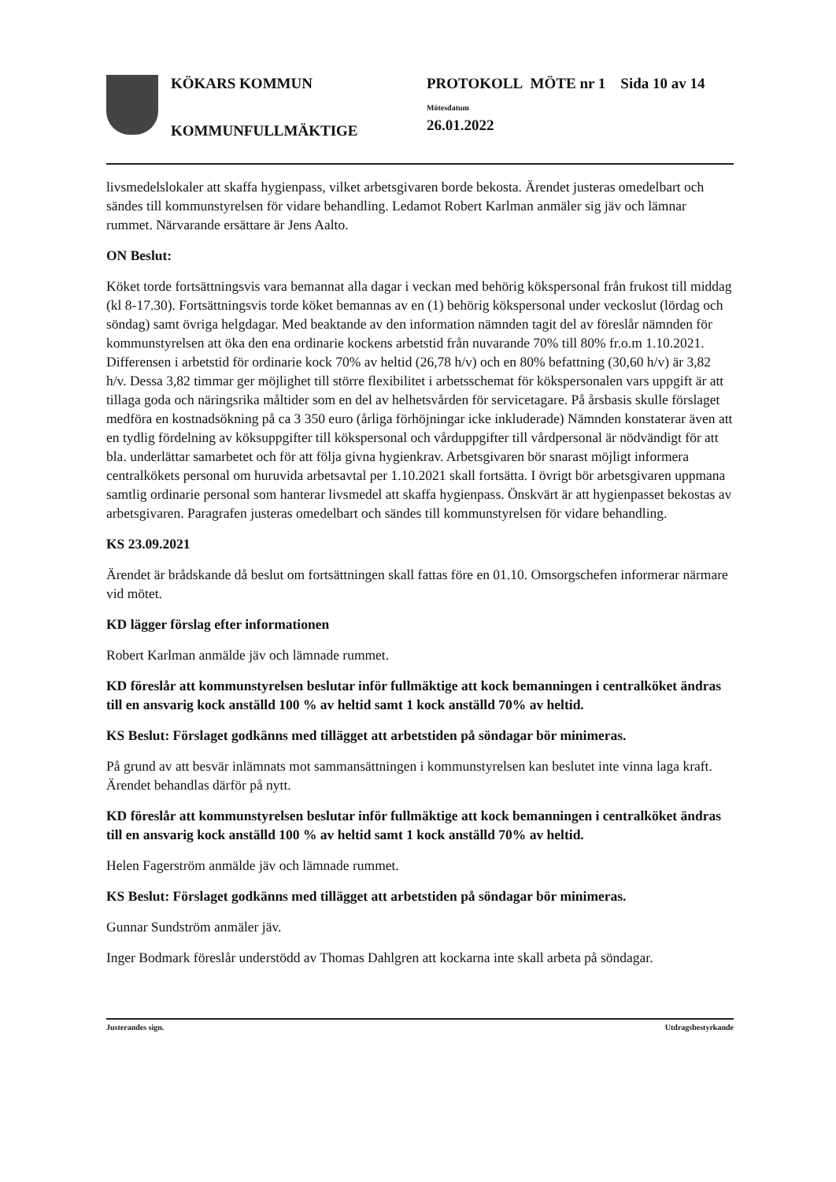KÖKARS KOMMUN
KOMMUNFULLMÄKTIGE
PROTOKOLL MÖTE nr 1 Sida 10 av 14
Mötesdatum
26.01.2022
livsmedelslokaler att skaffa hygienpass, vilket arbetsgivaren borde bekosta. Ärendet justeras omedelbart och sändes till kommunstyrelsen för vidare behandling. Ledamot Robert Karlman anmäler sig jäv och lämnar rummet. Närvarande ersättare är Jens Aalto.
ON Beslut:
Köket torde fortsättningsvis vara bemannat alla dagar i veckan med behörig kökspersonal från frukost till middag (kl 8-17.30). Fortsättningsvis torde köket bemannas av en (1) behörig kökspersonal under veckoslut (lördag och söndag) samt övriga helgdagar. Med beaktande av den information nämnden tagit del av föreslår nämnden för kommunstyrelsen att öka den ena ordinarie kockens arbetstid från nuvarande 70% till 80% fr.o.m 1.10.2021. Differensen i arbetstid för ordinarie kock 70% av heltid (26,78 h/v) och en 80% befattning (30,60 h/v) är 3,82 h/v. Dessa 3,82 timmar ger möjlighet till större flexibilitet i arbetsschemat för kökspersonalen vars uppgift är att tillaga goda och näringsrika måltider som en del av helhetsvården för servicetagare. På årsbasis skulle förslaget medföra en kostnadsökning på ca 3 350 euro (årliga förhöjningar icke inkluderade) Nämnden konstaterar även att en tydlig fördelning av köksuppgifter till kökspersonal och vårduppgifter till vårdpersonal är nödvändigt för att bla. underlättar samarbetet och för att följa givna hygienkrav. Arbetsgivaren bör snarast möjligt informera centralkökets personal om huruvida arbetsavtal per 1.10.2021 skall fortsätta. I övrigt bör arbetsgivaren uppmana samtlig ordinarie personal som hanterar livsmedel att skaffa hygienpass. Önskvärt är att hygienpasset bekostas av arbetsgivaren. Paragrafen justeras omedelbart och sändes till kommunstyrelsen för vidare behandling.
KS 23.09.2021
Ärendet är brådskande då beslut om fortsättningen skall fattas före en 01.10. Omsorgschefen informerar närmare vid mötet.
KD lägger förslag efter informationen
Robert Karlman anmälde jäv och lämnade rummet.
KD föreslår att kommunstyrelsen beslutar inför fullmäktige att kock bemanningen i centralköket ändras till en ansvarig kock anställd 100 % av heltid samt 1 kock anställd 70% av heltid.
KS Beslut: Förslaget godkänns med tillägget att arbetstiden på söndagar bör minimeras.
På grund av att besvär inlämnats mot sammansättningen i kommunstyrelsen kan beslutet inte vinna laga kraft. Ärendet behandlas därför på nytt.
KD föreslår att kommunstyrelsen beslutar inför fullmäktige att kock bemanningen i centralköket ändras till en ansvarig kock anställd 100 % av heltid samt 1 kock anställd 70% av heltid.
Helen Fagerström anmälde jäv och lämnade rummet.
KS Beslut: Förslaget godkänns med tillägget att arbetstiden på söndagar bör minimeras.
Gunnar Sundström anmäler jäv.
Inger Bodmark föreslår understödd av Thomas Dahlgren att kockarna inte skall arbeta på söndagar.
Justerandes sign. Utdragsbestyrkande